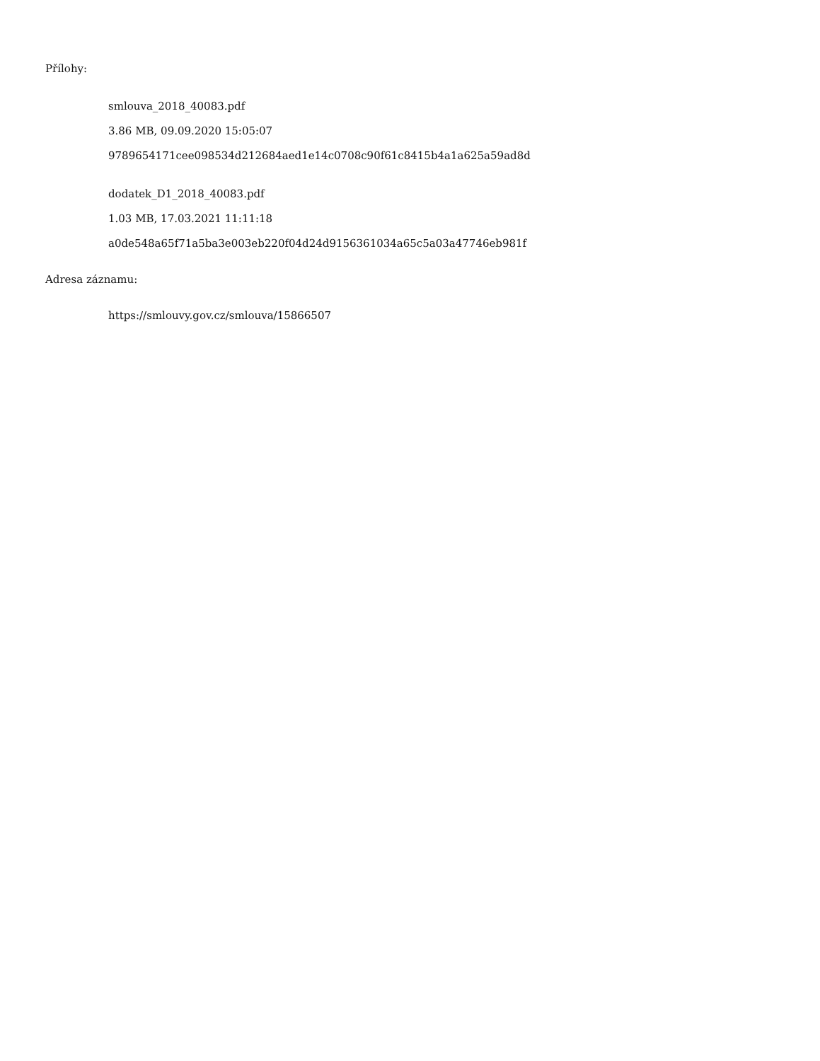Přílohy:
smlouva_2018_40083.pdf
3.86 MB, 09.09.2020 15:05:07
9789654171cee098534d212684aed1e14c0708c90f61c8415b4a1a625a59ad8d
dodatek_D1_2018_40083.pdf
1.03 MB, 17.03.2021 11:11:18
a0de548a65f71a5ba3e003eb220f04d24d9156361034a65c5a03a47746eb981f
Adresa záznamu:
https://smlouvy.gov.cz/smlouva/15866507